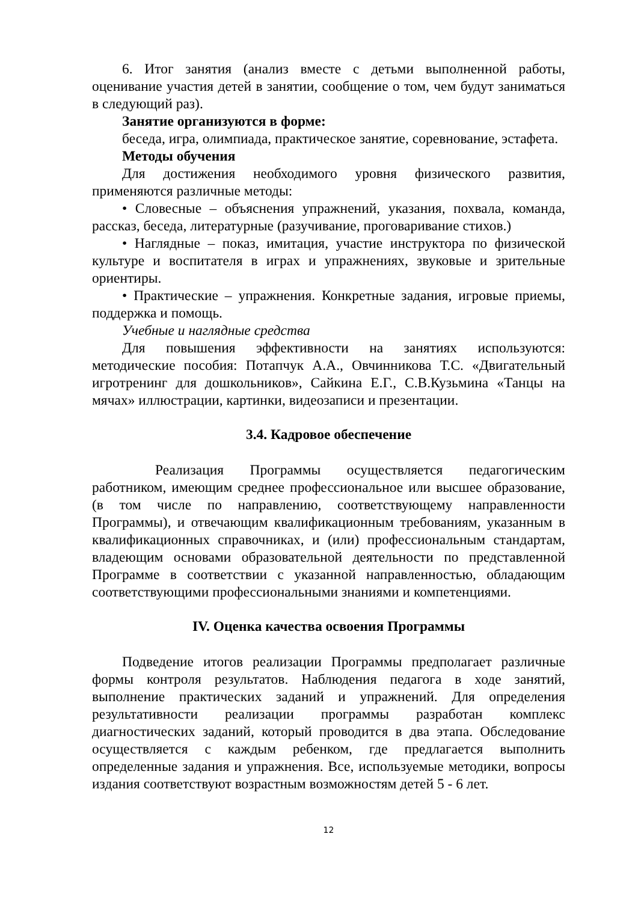6. Итог занятия (анализ вместе с детьми выполненной работы, оценивание участия детей в занятии, сообщение о том, чем будут заниматься в следующий раз).
Занятие организуются в форме:
беседа, игра, олимпиада, практическое занятие, соревнование, эстафета.
Методы обучения
Для достижения необходимого уровня физического развития, применяются различные методы:
• Словесные – объяснения упражнений, указания, похвала, команда, рассказ, беседа, литературные (разучивание, проговаривание стихов.)
• Наглядные – показ, имитация, участие инструктора по физической культуре и воспитателя в играх и упражнениях, звуковые и зрительные ориентиры.
• Практические – упражнения. Конкретные задания, игровые приемы, поддержка и помощь.
Учебные и наглядные средства
Для повышения эффективности на занятиях используются: методические пособия: Потапчук А.А., Овчинникова Т.С. «Двигательный игротренинг для дошкольников», Сайкина Е.Г., С.В.Кузьмина «Танцы на мячах» иллюстрации, картинки, видеозаписи и презентации.
3.4. Кадровое обеспечение
Реализация Программы осуществляется педагогическим работником, имеющим среднее профессиональное или высшее образование, (в том числе по направлению, соответствующему направленности Программы), и отвечающим квалификационным требованиям, указанным в квалификационных справочниках, и (или) профессиональным стандартам, владеющим основами образовательной деятельности по представленной Программе в соответствии с указанной направленностью, обладающим соответствующими профессиональными знаниями и компетенциями.
IV. Оценка качества освоения Программы
Подведение итогов реализации Программы предполагает различные формы контроля результатов. Наблюдения педагога в ходе занятий, выполнение практических заданий и упражнений. Для определения результативности реализации программы разработан комплекс диагностических заданий, который проводится в два этапа. Обследование осуществляется с каждым ребенком, где предлагается выполнить определенные задания и упражнения. Все, используемые методики, вопросы издания соответствуют возрастным возможностям детей 5 - 6 лет.
12